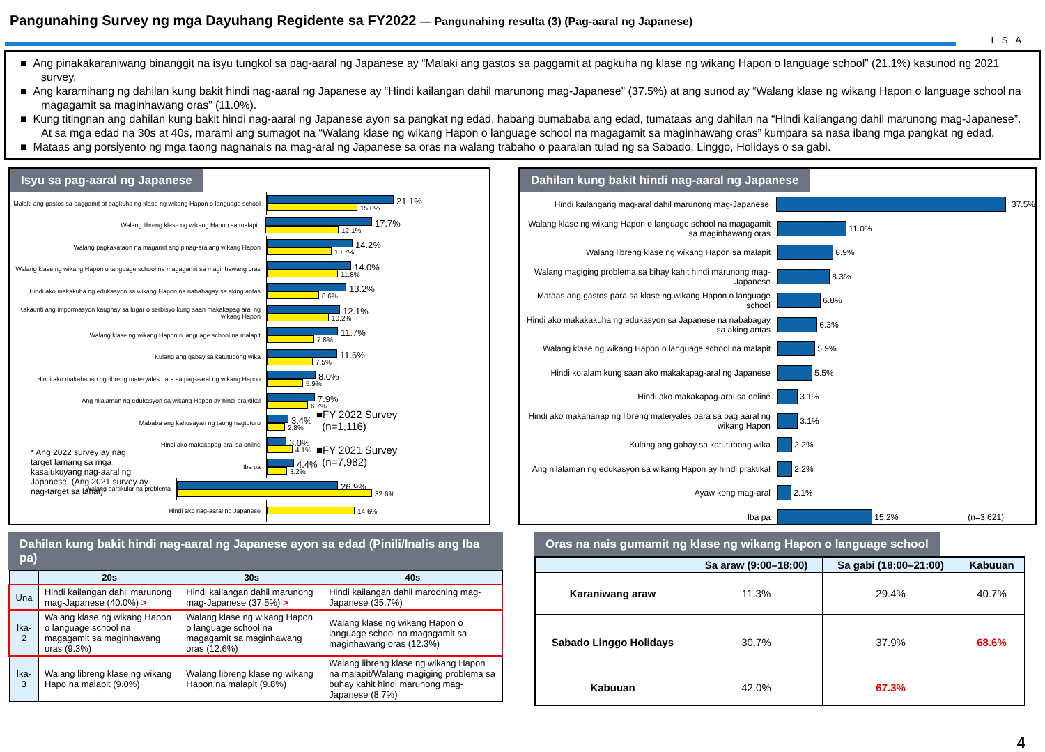Pangunahing Survey ng mga Dayuhang Regidente sa FY2022 — Pangunahing resulta (3) (Pag-aaral ng Japanese)
I S A
■ Ang pinakakaraniwang binanggit na isyu tungkol sa pag-aaral ng Japanese ay “Malaki ang gastos sa paggamit at pagkuha ng klase ng wikang Hapon o language school” (21.1%) kasunod ng 2021 survey.
■ Ang karamihang ng dahilan kung bakit hindi nag-aaral ng Japanese ay “Hindi kailangan dahil marunong mag-Japanese” (37.5%) at ang sunod ay “Walang klase ng wikang Hapon o language school na magagamit sa maginhawang oras” (11.0%).
■ Kung titingnan ang dahilan kung bakit hindi nag-aaral ng Japanese ayon sa pangkat ng edad, habang bumababa ang edad, tumataas ang dahilan na “Hindi kailangang dahil marunong mag-Japanese”. At sa mga edad na 30s at 40s, marami ang sumagot na “Walang klase ng wikang Hapon o language school na magagamit sa maginhawang oras” kumpara sa nasa ibang mga pangkat ng edad.
■ Mataas ang porsiyento ng mga taong nagnanais na mag-aral ng Japanese sa oras na walang trabaho o paaralan tulad ng sa Sabado, Linggo, Holidays o sa gabi.
Isyu sa pag-aaral ng Japanese
Malaki ang gastos sa paggamit at pagkuha ng klase ng wikang Hapon o language school
21.1%
15.0%
Walang libreng klase ng wikang Hapon sa malapit
17.7%
12.1%
Walang pagkakataon na magamit ang pinag-aralang wikang Hapon
14.2%
10.7%
Walang klase ng wikang Hapon o language school na magagamit sa maginhawang oras
14.0%
11.8%
Hindi ako makakuha ng edukasyon sa wikang Hapon na nababagay sa aking antas
13.2%
8.6%
Kakaunti ang impormasyon kaugnay sa lugar o serbisyo kung saan makakapag aral ng wikang Hapon
12.1%
10.2%
Walang klase ng wikang Hapon o language school na malapit
11.7%
7.8%
Kulang ang gabay sa katutubong wika
11.6%
7.5%
Hindi ako makahanap ng libreng materyales para sa pag-aaral ng wikang Hapon
8.0%
5.9%
Ang nilalaman ng edukasyon sa wikang Hapon ay hindi praktikal
7.9%
6.7%
Mababa ang kahusayan ng taong nagtuturo
3.4%
2.8%
Hindi ako makakapag-aral sa online
3.0%
4.1%
Iba pa
4.4%
3.2%
Walang partikular na problema
26.9%
32.6%
Hindi ako nag-aaral ng Japanese
14.6%
■FY 2022 Survey
(n=1,116)
■FY 2021 Survey
(n=7,982)
* Ang 2022 survey ay nag target lamang sa mga kasalukuyang nag-aaral ng Japanese. (Ang 2021 survey ay nag-target sa lahat)
Dahilan kung bakit hindi nag-aaral ng Japanese
Hindi kailangang mag-aral dahil marunong mag-Japanese
37.5%
Walang klase ng wikang Hapon o language school na magagamit sa maginhawang oras
11.0%
Walang libreng klase ng wikang Hapon sa malapit
8.9%
Walang magiging problema sa bihay kahit hindi marunong mag-Japanese
8.3%
Mataas ang gastos para sa klase ng wikang Hapon o language school
6.8%
Hindi ako makakakuha ng edukasyon sa Japanese na nababagay sa aking antas
6.3%
Walang klase ng wikang Hapon o language school na malapit
5.9%
Hindi ko alam kung saan ako makakapag-aral ng Japanese
5.5%
Hindi ako makakapag-aral sa online
3.1%
Hindi ako makahanap ng libreng materyales para sa pag aaral ng wikang Hapon
3.1%
Kulang ang gabay sa katutubong wika
2.2%
Ang nilalaman ng edukasyon sa wikang Hapon ay hindi praktikal
2.2%
Ayaw kong mag-aral
2.1%
Iba pa
15.2% (n=3,621)
Dahilan kung bakit hindi nag-aaral ng Japanese ayon sa edad (Pinili/Inalis ang Iba pa)
| | 20s | 30s | 40s |
| --- | --- | --- | --- |
| Una | Hindi kailangan dahil marunong mag-Japanese (40.0%) > | Hindi kailangan dahil marunong mag-Japanese (37.5%) > | Hindi kailangan dahil marooning mag-Japanese (35.7%) |
| Ika-2 | Walang klase ng wikang Hapon o language school na magagamit sa maginhawang oras (9.3%) | Walang klase ng wikang Hapon o language school na magagamit sa maginhawang oras (12.6%) | Walang klase ng wikang Hapon o language school na magagamit sa maginhawang oras (12.3%) |
| Ika-3 | Walang libreng klase ng wikang Hapo na malapit (9.0%) | Walang libreng klase ng wikang Hapon na malapit (9.8%) | Walang libreng klase ng wikang Hapon na malapit/Walang magiging problema sa buhay kahit hindi marunong mag-Japanese (8.7%) |
Oras na nais gumamit ng klase ng wikang Hapon o language school
| | Sa araw (9:00–18:00) | Sa gabi (18:00–21:00) | Kabuuan |
| --- | --- | --- | --- |
| Karaniwang araw | 11.3% | 29.4% | 40.7% |
| Sabado Linggo Holidays | 30.7% | 37.9% | 68.6% |
| Kabuuan | 42.0% | 67.3% | |
4